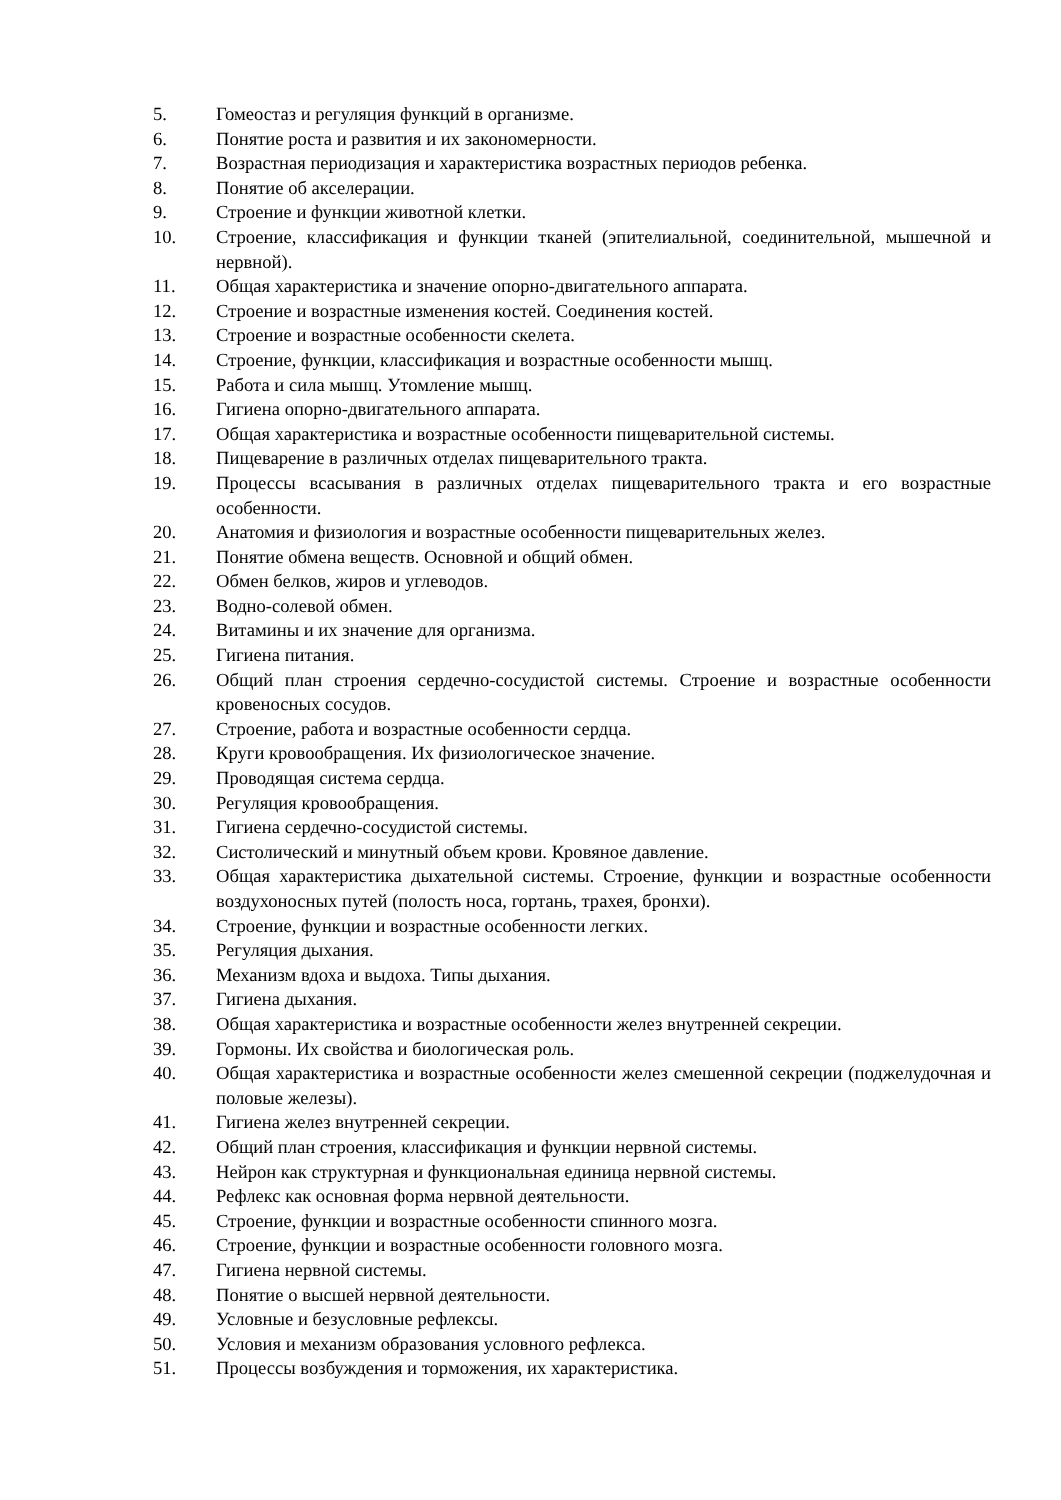5. Гомеостаз и регуляция функций в организме.
6. Понятие роста и развития и их закономерности.
7. Возрастная периодизация и характеристика возрастных периодов ребенка.
8. Понятие об акселерации.
9. Строение и функции животной клетки.
10. Строение, классификация и функции тканей (эпителиальной, соединительной, мышечной и нервной).
11. Общая характеристика и значение опорно-двигательного аппарата.
12. Строение и возрастные изменения костей. Соединения костей.
13. Строение и возрастные особенности скелета.
14. Строение, функции, классификация и возрастные особенности мышц.
15. Работа и сила мышц. Утомление мышц.
16. Гигиена опорно-двигательного аппарата.
17. Общая характеристика и возрастные особенности пищеварительной системы.
18. Пищеварение в различных отделах пищеварительного тракта.
19. Процессы всасывания в различных отделах пищеварительного тракта и его возрастные особенности.
20. Анатомия и физиология и возрастные особенности пищеварительных желез.
21. Понятие обмена веществ. Основной и общий обмен.
22. Обмен белков, жиров и углеводов.
23. Водно-солевой обмен.
24. Витамины и их значение для организма.
25. Гигиена питания.
26. Общий план строения сердечно-сосудистой системы. Строение и возрастные особенности кровеносных сосудов.
27. Строение, работа и возрастные особенности сердца.
28. Круги кровообращения. Их физиологическое значение.
29. Проводящая система сердца.
30. Регуляция кровообращения.
31. Гигиена сердечно-сосудистой системы.
32. Систолический и минутный объем крови. Кровяное давление.
33. Общая характеристика дыхательной системы. Строение, функции и возрастные особенности воздухоносных путей (полость носа, гортань, трахея, бронхи).
34. Строение, функции и возрастные особенности легких.
35. Регуляция дыхания.
36. Механизм вдоха и выдоха. Типы дыхания.
37. Гигиена дыхания.
38. Общая характеристика и возрастные особенности желез внутренней секреции.
39. Гормоны. Их свойства и биологическая роль.
40. Общая характеристика и возрастные особенности желез смешенной секреции (поджелудочная и половые железы).
41. Гигиена желез внутренней секреции.
42. Общий план строения, классификация и функции нервной системы.
43. Нейрон как структурная и функциональная единица нервной системы.
44. Рефлекс как основная форма нервной деятельности.
45. Строение, функции и возрастные особенности спинного мозга.
46. Строение, функции и возрастные особенности головного мозга.
47. Гигиена нервной системы.
48. Понятие о высшей нервной деятельности.
49. Условные и безусловные рефлексы.
50. Условия и механизм образования условного рефлекса.
51. Процессы возбуждения и торможения, их характеристика.